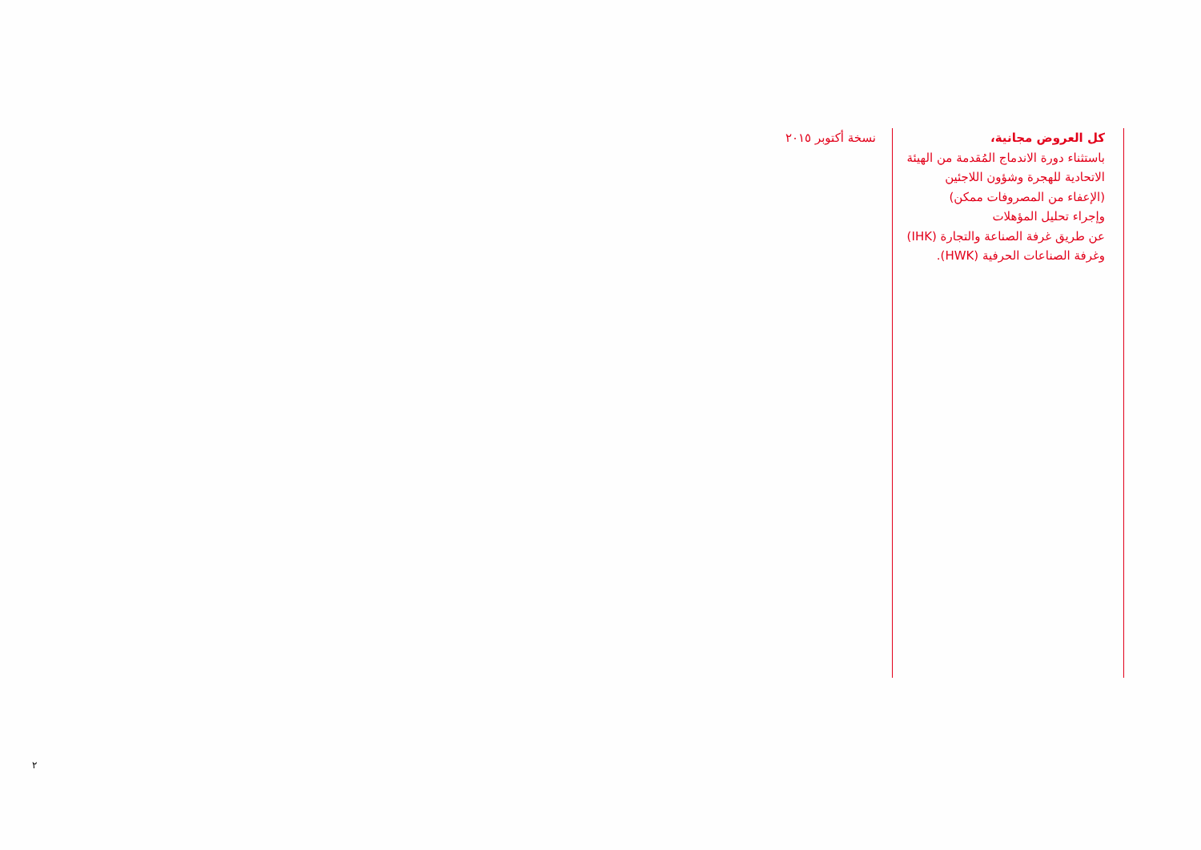كل العروض مجانية،
باستثناء دورة الاندماج المُقدمة من الهيئة
الاتحادية للهجرة وشؤون اللاجئين
(الإعفاء من المصروفات ممكن)
وإجراء تحليل المؤهلات
عن طريق غرفة الصناعة والتجارة (IHK)
وغرفة الصناعات الحرفية (HWK).
نسخة أكتوبر ٢٠١٥
٢